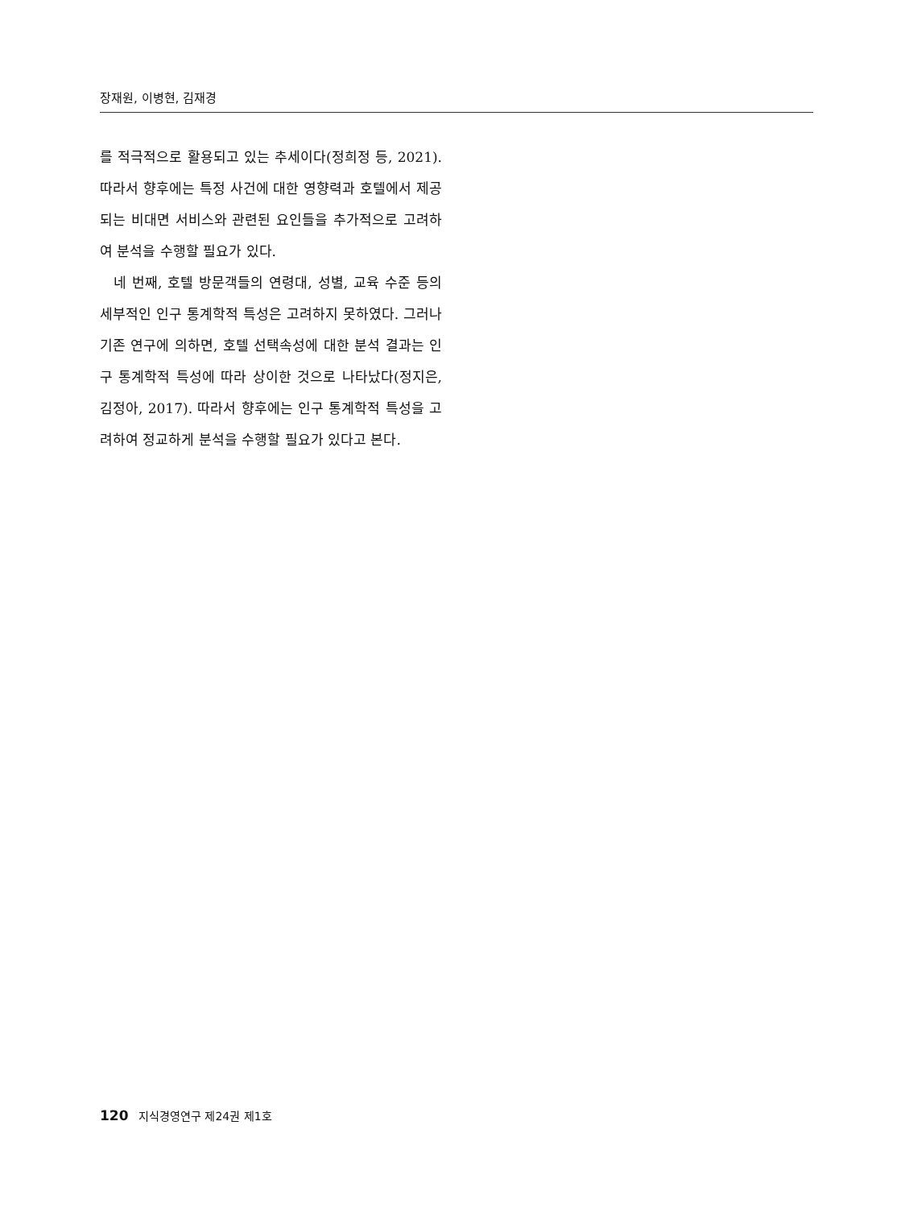장재원, 이병현, 김재경
를 적극적으로 활용되고 있는 추세이다(정희정 등, 2021). 따라서 향후에는 특정 사건에 대한 영향력과 호텔에서 제공되는 비대면 서비스와 관련된 요인들을 추가적으로 고려하여 분석을 수행할 필요가 있다.
네 번째, 호텔 방문객들의 연령대, 성별, 교육 수준 등의 세부적인 인구 통계학적 특성은 고려하지 못하였다. 그러나 기존 연구에 의하면, 호텔 선택속성에 대한 분석 결과는 인구 통계학적 특성에 따라 상이한 것으로 나타났다(정지은, 김정아, 2017). 따라서 향후에는 인구 통계학적 특성을 고려하여 정교하게 분석을 수행할 필요가 있다고 본다.
120 지식경영연구 제24권 제1호